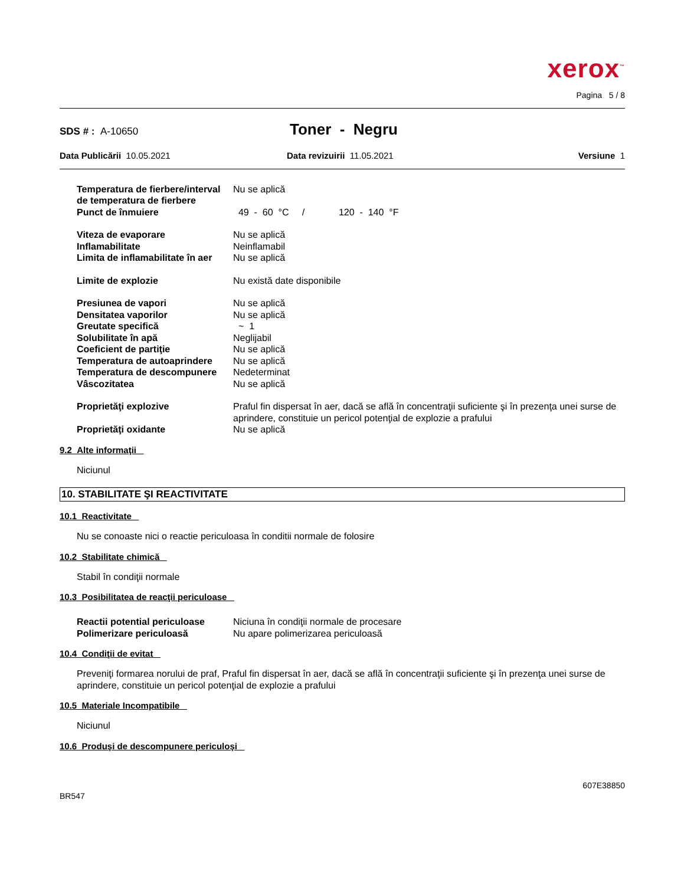xerox<sup>™</sup>
Pagina 5 / 8
SDS # : A-10650
Toner - Negru
Data Publicării 10.05.2021 Data revizuirii 11.05.2021 Versiune 1
| Temperatura de fierbere/interval de temperatura de fierbere | Nu se aplică |
| Punct de înmuiere | 49 - 60 °C / 120 - 140 °F |
| Viteza de evaporare | Nu se aplică |
| Inflamabilitate | Neinflamabil |
| Limita de inflamabilitate în aer | Nu se aplică |
| Limite de explozie | Nu există date disponibile |
| Presiunea de vapori | Nu se aplică |
| Densitatea vaporilor | Nu se aplică |
| Greutate specifică | ~ 1 |
| Solubilitate în apă | Neglijabil |
| Coeficient de partiţie | Nu se aplică |
| Temperatura de autoaprindere | Nu se aplică |
| Temperatura de descompunere | Nedeterminat |
| Vâscozitatea | Nu se aplică |
| Proprietăţi explozive | Praful fin dispersat în aer, dacă se află în concentraţii suficiente şi în prezenţa unei surse de aprindere, constituie un pericol potenţial de explozie a prafului |
| Proprietăţi oxidante | Nu se aplică |
9.2 Alte informaţii
Niciunul
10. STABILITATE ŞI REACTIVITATE
10.1 Reactivitate
Nu se conoaste nici o reactie periculoasa în conditii normale de folosire
10.2 Stabilitate chimică
Stabil în condiţii normale
10.3 Posibilitatea de reacţii periculoase
| Reactii potential periculoase | Niciuna în condiţii normale de procesare |
| Polimerizare periculoasă | Nu apare polimerizarea periculoasă |
10.4 Condiţii de evitat
Preveniţi formarea norului de praf, Praful fin dispersat în aer, dacă se află în concentraţii suficiente şi în prezenţa unei surse de aprindere, constituie un pericol potenţial de explozie a prafului
10.5 Materiale Incompatibile
Niciunul
10.6 Produşi de descompunere periculoşi
BR547
607E38850